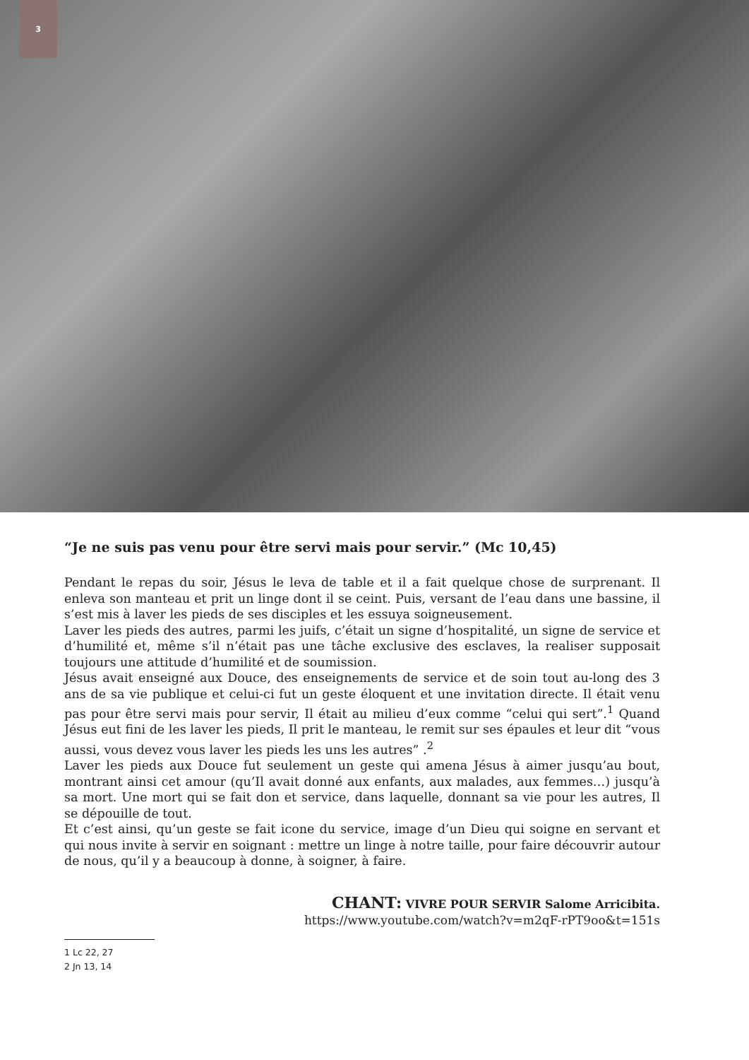3
“Je ne suis pas venu pour être servi mais pour servir.” (Mc 10,45)
Pendant le repas du soir, Jésus le leva de table et il a fait quelque chose de surprenant. Il enleva son manteau et prit un linge dont il se ceint. Puis, versant de l’eau dans une bassine, il s’est mis à laver les pieds de ses disciples et les essuya soigneusement.
Laver les pieds des autres, parmi les juifs, c’était un signe d’hospitalité, un signe de service et d’humilité et, même s’il n’était pas une tâche exclusive des esclaves, la realiser supposait toujours une attitude d’humilité et de soumission.
Jésus avait enseigné aux Douce, des enseignements de service et de soin tout au-long des 3 ans de sa vie publique et celui-ci fut un geste éloquent et une invitation directe. Il était venu pas pour être servi mais pour servir, Il était au milieu d’eux comme “celui qui sert”.<sup>1</sup> Quand Jésus eut fini de les laver les pieds, Il prit le manteau, le remit sur ses épaules et leur dit “vous aussi, vous devez vous laver les pieds les uns les autres” .<sup>2</sup>
Laver les pieds aux Douce fut seulement un geste qui amena Jésus à aimer jusqu’au bout, montrant ainsi cet amour (qu’Il avait donné aux enfants, aux malades, aux femmes…) jusqu’à sa mort. Une mort qui se fait don et service, dans laquelle, donnant sa vie pour les autres, Il se dépouille de tout.
Et c’est ainsi, qu’un geste se fait icone du service, image d’un Dieu qui soigne en servant et qui nous invite à servir en soignant : mettre un linge à notre taille, pour faire découvrir autour de nous, qu’il y a beaucoup à donne, à soigner, à faire.
CHANT: VIVRE POUR SERVIR Salome Arricibita.
https://www.youtube.com/watch?v=m2qF-rPT9oo&t=151s
1 Lc 22, 27
2 Jn 13, 14